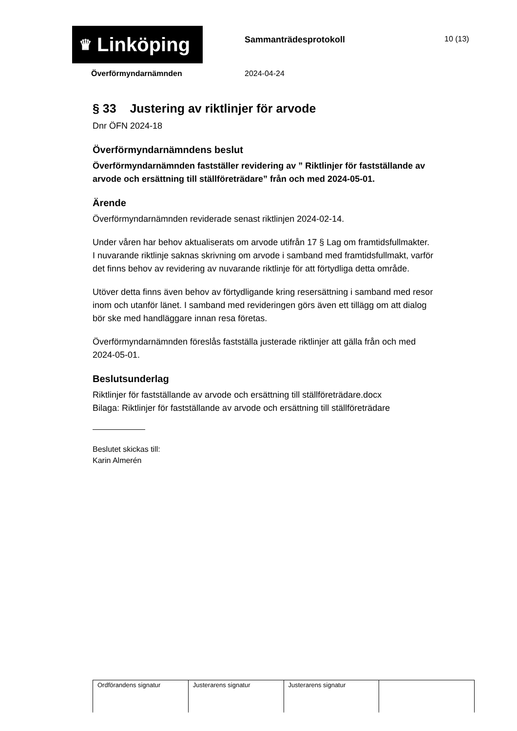♛ Linköping
Sammanträdesprotokoll 10 (13)
Överförmyndarnämnden 2024-04-24
§ 33 Justering av riktlinjer för arvode
Dnr ÖFN 2024-18
Överförmyndarnämndens beslut
Överförmyndarnämnden fastställer revidering av ” Riktlinjer för fastställande av arvode och ersättning till ställföreträdare” från och med 2024-05-01.
Ärende
Överförmyndarnämnden reviderade senast riktlinjen 2024-02-14.
Under våren har behov aktualiserats om arvode utifrån 17 § Lag om framtidsfullmakter. I nuvarande riktlinje saknas skrivning om arvode i samband med framtidsfullmakt, varför det finns behov av revidering av nuvarande riktlinje för att förtydliga detta område.
Utöver detta finns även behov av förtydligande kring resersättning i samband med resor inom och utanför länet. I samband med revideringen görs även ett tillägg om att dialog bör ske med handläggare innan resa företas.
Överförmyndarnämnden föreslås fastställa justerade riktlinjer att gälla från och med 2024-05-01.
Beslutsunderlag
Riktlinjer för fastställande av arvode och ersättning till ställföreträdare.docx
Bilaga: Riktlinjer för fastställande av arvode och ersättning till ställföreträdare
Beslutet skickas till:
Karin Almerén
| Ordförandens signatur | Justerarens signatur | Justerarens signatur | |